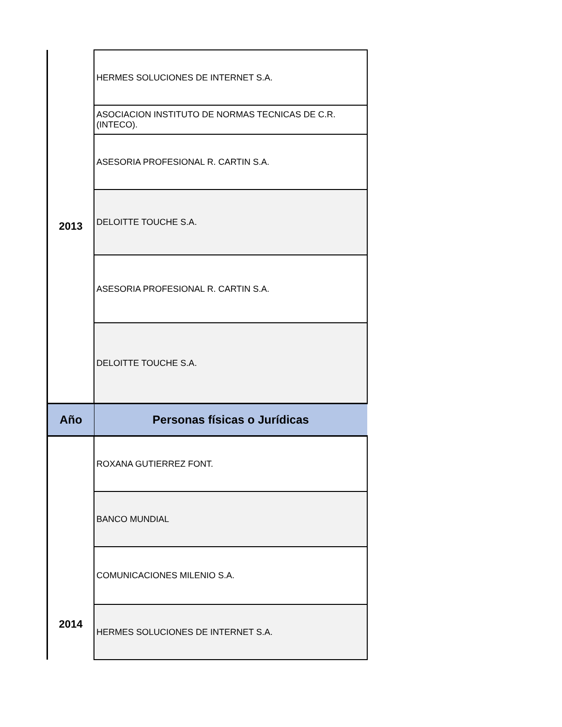| 2013 | HERMES SOLUCIONES DE INTERNET S.A. |
| | ASOCIACION INSTITUTO DE NORMAS TECNICAS DE C.R. (INTECO). |
| | ASESORIA PROFESIONAL R. CARTIN S.A. |
| | DELOITTE TOUCHE S.A. |
| | ASESORIA PROFESIONAL R. CARTIN S.A. |
| | DELOITTE TOUCHE S.A. |
| Año | Personas físicas o Jurídicas |
| 2014 | ROXANA GUTIERREZ FONT. |
| | BANCO MUNDIAL |
| | COMUNICACIONES MILENIO S.A. |
| | HERMES SOLUCIONES DE INTERNET S.A. |